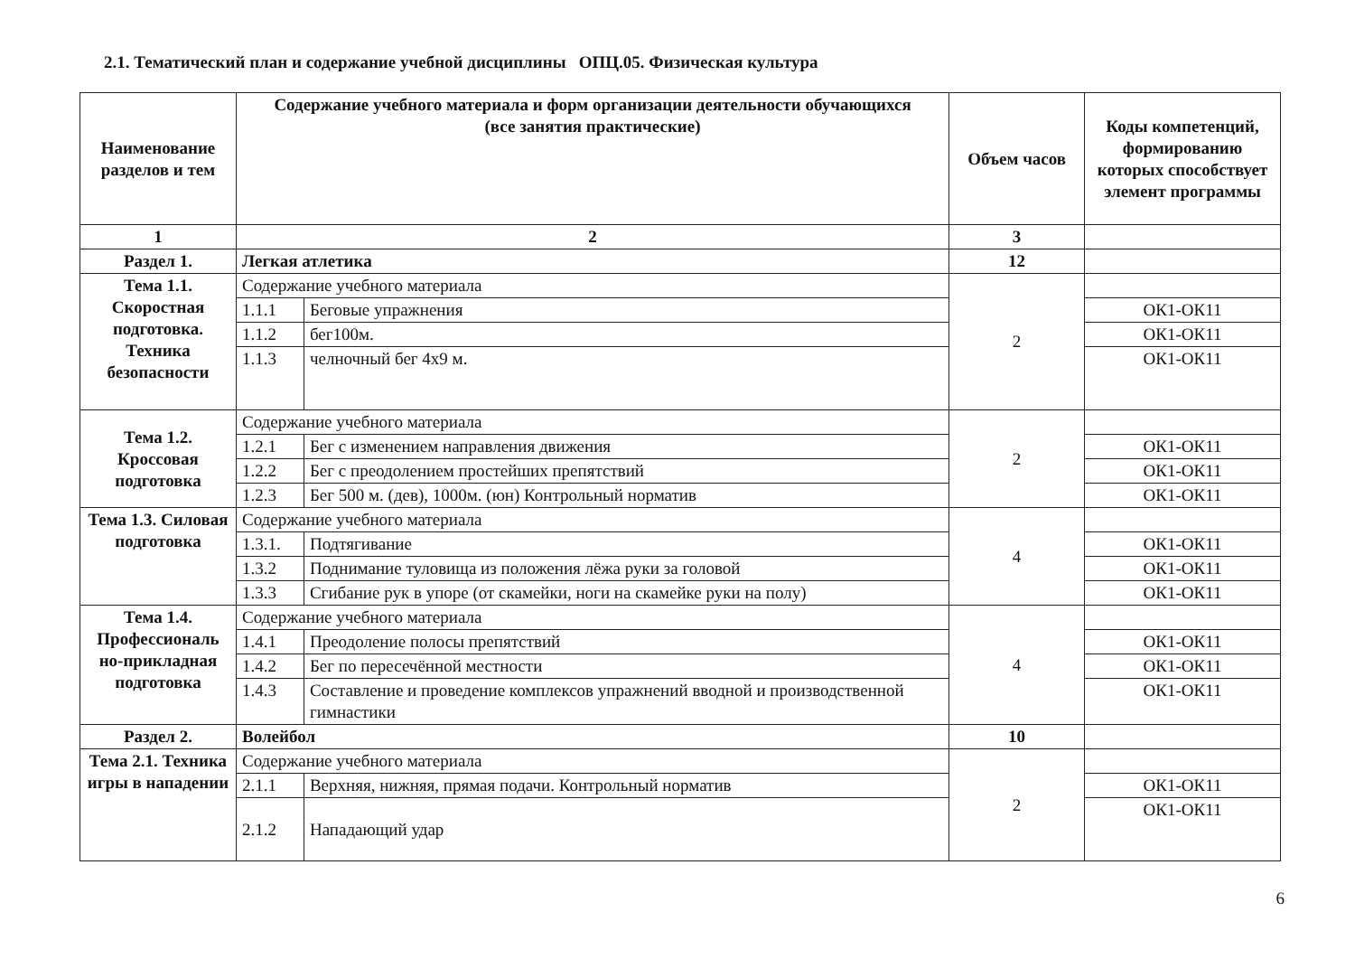2.1. Тематический план и содержание учебной дисциплины ОПЦ.05. Физическая культура
| Наименование разделов и тем | Содержание учебного материала и форм организации деятельности обучающихся (все занятия практические) | | Объем часов | Коды компетенций, формированию которых способствует элемент программы |
| --- | --- | --- | --- | --- |
| 1 | 2 | | 3 | |
| Раздел 1. | Легкая атлетика | | 12 | |
| Тема 1.1. Скоростная подготовка. Техника безопасности | Содержание учебного материала | | 2 | |
| | 1.1.1 | Беговые упражнения | | ОК1-ОК11 |
| | 1.1.2 | бег100м. | | ОК1-ОК11 |
| | 1.1.3 | челночный бег 4х9 м. | | ОК1-ОК11 |
| Тема 1.2. Кроссовая подготовка | Содержание учебного материала | | 2 | |
| | 1.2.1 | Бег с изменением направления движения | | ОК1-ОК11 |
| | 1.2.2 | Бег с преодолением простейших препятствий | | ОК1-ОК11 |
| | 1.2.3 | Бег 500 м. (дев), 1000м. (юн) Контрольный норматив | | ОК1-ОК11 |
| Тема 1.3. Силовая подготовка | Содержание учебного материала | | 4 | |
| | 1.3.1. | Подтягивание | | ОК1-ОК11 |
| | 1.3.2 | Поднимание туловища из положения лёжа руки за головой | | ОК1-ОК11 |
| | 1.3.3 | Сгибание рук в упоре (от скамейки, ноги на скамейке руки на полу) | | ОК1-ОК11 |
| Тема 1.4. Профессиональ но-прикладная подготовка | Содержание учебного материала | | 4 | |
| | 1.4.1 | Преодоление полосы препятствий | | ОК1-ОК11 |
| | 1.4.2 | Бег по пересечённой местности | | ОК1-ОК11 |
| | 1.4.3 | Составление и проведение комплексов упражнений вводной и производственной гимнастики | | ОК1-ОК11 |
| Раздел 2. | Волейбол | | 10 | |
| Тема 2.1. Техника игры в нападении | Содержание учебного материала | | 2 | |
| | 2.1.1 | Верхняя, нижняя, прямая подачи. Контрольный норматив | | ОК1-ОК11 |
| | 2.1.2 | Нападающий удар | | ОК1-ОК11 |
6